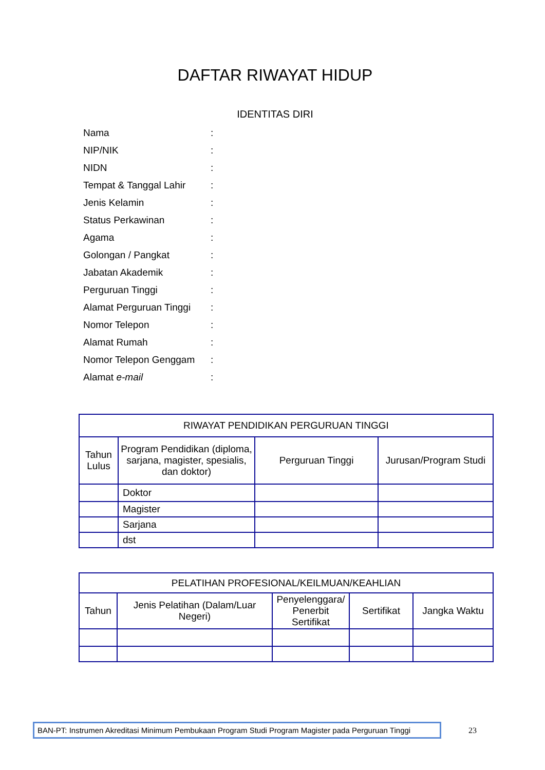DAFTAR RIWAYAT HIDUP
IDENTITAS DIRI
Nama:
NIP/NIK:
NIDN:
Tempat & Tanggal Lahir:
Jenis Kelamin:
Status Perkawinan:
Agama:
Golongan / Pangkat:
Jabatan Akademik:
Perguruan Tinggi:
Alamat Perguruan Tinggi:
Nomor Telepon:
Alamat Rumah:
Nomor Telepon Genggam:
Alamat e-mail:
| RIWAYAT PENDIDIKAN PERGURUAN TINGGI | | | |
| --- | --- | --- | --- |
| Tahun Lulus | Program Pendidikan (diploma, sarjana, magister, spesialis, dan doktor) | Perguruan Tinggi | Jurusan/Program Studi |
| | Doktor | | |
| | Magister | | |
| | Sarjana | | |
| | dst | | |
| PELATIHAN PROFESIONAL/KEILMUAN/KEAHLIAN | | | | |
| --- | --- | --- | --- | --- |
| Tahun | Jenis Pelatihan (Dalam/Luar Negeri) | Penyelenggara/ Penerbit Sertifikat | Sertifikat | Jangka Waktu |
BAN-PT: Instrumen Akreditasi Minimum Pembukaan Program Studi Program Magister pada Perguruan Tinggi
23